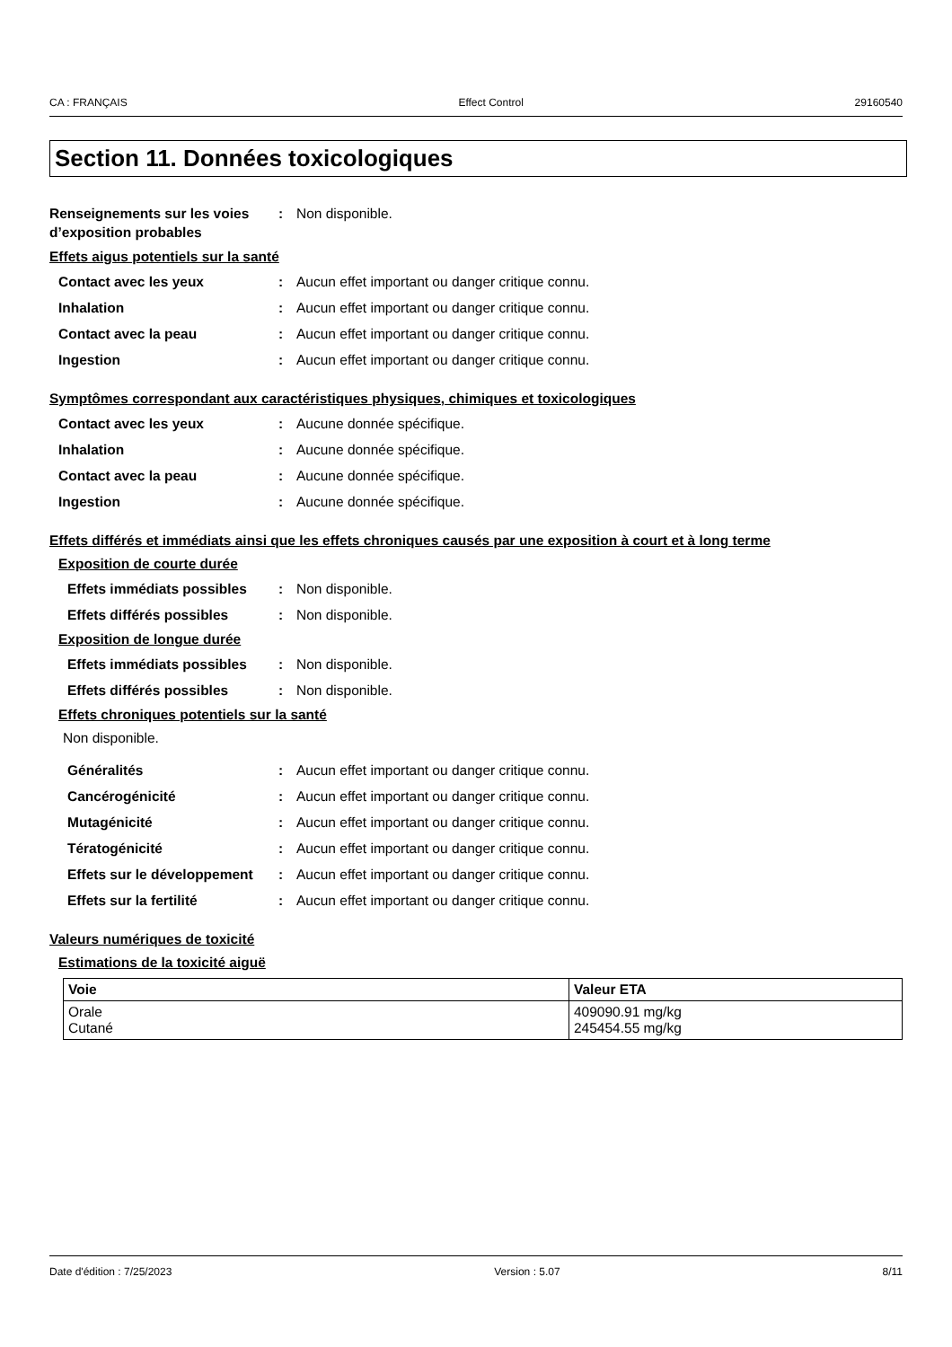CA : FRANÇAIS Effect Control 29160540
Section 11. Données toxicologiques
Renseignements sur les voies d’exposition probables
: Non disponible.
Effets aigus potentiels sur la santé
Contact avec les yeux : Aucun effet important ou danger critique connu.
Inhalation : Aucun effet important ou danger critique connu.
Contact avec la peau : Aucun effet important ou danger critique connu.
Ingestion : Aucun effet important ou danger critique connu.
Symptômes correspondant aux caractéristiques physiques, chimiques et toxicologiques
Contact avec les yeux : Aucune donnée spécifique.
Inhalation : Aucune donnée spécifique.
Contact avec la peau : Aucune donnée spécifique.
Ingestion : Aucune donnée spécifique.
Effets différés et immédiats ainsi que les effets chroniques causés par une exposition à court et à long terme
Exposition de courte durée
Effets immédiats possibles
: Non disponible.
Effets différés possibles : Non disponible.
Exposition de longue durée
Effets immédiats possibles
: Non disponible.
Effets différés possibles : Non disponible.
Effets chroniques potentiels sur la santé
Non disponible.
Généralités : Aucun effet important ou danger critique connu.
Cancérogénicité : Aucun effet important ou danger critique connu.
Mutagénicité : Aucun effet important ou danger critique connu.
Tératogénicité : Aucun effet important ou danger critique connu.
Effets sur le développement
: Aucun effet important ou danger critique connu.
Effets sur la fertilité : Aucun effet important ou danger critique connu.
Valeurs numériques de toxicité
Estimations de la toxicité aiguë
| Voie | Valeur ETA |
| --- | --- |
| Orale Cutané | 409090.91 mg/kg 245454.55 mg/kg |
Date d'édition : 7/25/2023 Version : 5.07 8/11